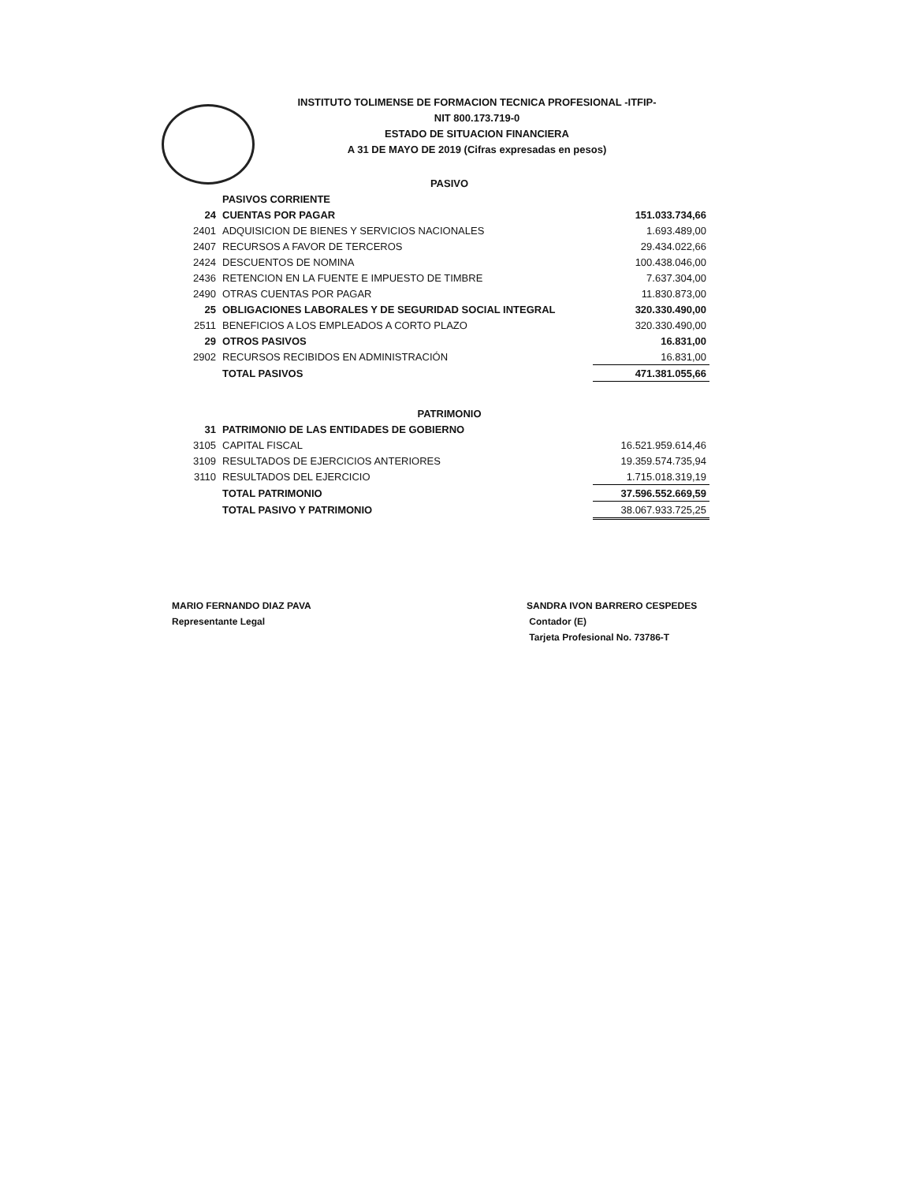INSTITUTO TOLIMENSE DE FORMACION TECNICA PROFESIONAL -ITFIP-
NIT 800.173.719-0
ESTADO DE SITUACION FINANCIERA
A 31 DE MAYO DE 2019 (Cifras expresadas en pesos)
| PASIVO | | |
| | PASIVOS CORRIENTE | |
| 24 | CUENTAS POR PAGAR | 151.033.734,66 |
| 2401 | ADQUISICION DE BIENES Y SERVICIOS NACIONALES | 1.693.489,00 |
| 2407 | RECURSOS A FAVOR DE TERCEROS | 29.434.022,66 |
| 2424 | DESCUENTOS DE NOMINA | 100.438.046,00 |
| 2436 | RETENCION EN LA FUENTE E IMPUESTO DE TIMBRE | 7.637.304,00 |
| 2490 | OTRAS CUENTAS POR PAGAR | 11.830.873,00 |
| 25 | OBLIGACIONES LABORALES Y DE SEGURIDAD SOCIAL INTEGRAL | 320.330.490,00 |
| 2511 | BENEFICIOS A LOS EMPLEADOS A CORTO PLAZO | 320.330.490,00 |
| 29 | OTROS PASIVOS | 16.831,00 |
| 2902 | RECURSOS RECIBIDOS EN ADMINISTRACIÓN | 16.831,00 |
| | TOTAL PASIVOS | 471.381.055,66 |
| PATRIMONIO | | |
| 31 | PATRIMONIO DE LAS ENTIDADES DE GOBIERNO | |
| 3105 | CAPITAL FISCAL | 16.521.959.614,46 |
| 3109 | RESULTADOS DE EJERCICIOS ANTERIORES | 19.359.574.735,94 |
| 3110 | RESULTADOS DEL EJERCICIO | 1.715.018.319,19 |
| | TOTAL PATRIMONIO | 37.596.552.669,59 |
| | TOTAL PASIVO Y PATRIMONIO | 38.067.933.725,25 |
MARIO FERNANDO DIAZ PAVA
Representante Legal
SANDRA IVON BARRERO CESPEDES
Contador (E)
Tarjeta Profesional No. 73786-T